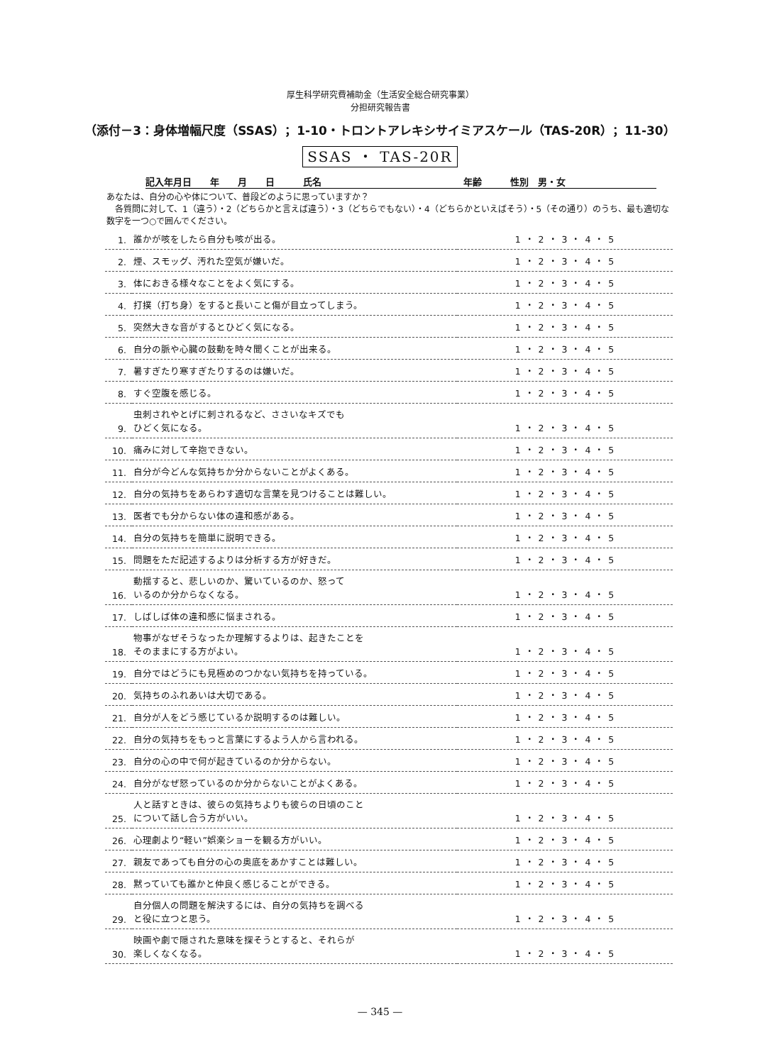厚生科学研究費補助金（生活安全総合研究事業）
分担研究報告書
（添付－3：身体増幅尺度（SSAS）；1-10・トロントアレキシサイミアスケール（TAS-20R）；11-30）
SSAS ・ TAS-20R
記入年月日　　年　　月　　日 氏名 年齢 性別　男・女
あなたは、自分の心や体について、普段どのように思っていますか？
　各質問に対して、1（違う）・2（どちらかと言えば違う）・3（どちらでもない）・4（どちらかといえばそう）・5（その通り）のうち、最も適切な数字を一つ○で囲んでください。
| 1. | 誰かが咳をしたら自分も咳が出る。 | 1 ・ 2 ・ 3 ・ 4 ・ 5 |
| 2. | 煙、スモッグ、汚れた空気が嫌いだ。 | 1 ・ 2 ・ 3 ・ 4 ・ 5 |
| 3. | 体におきる様々なことをよく気にする。 | 1 ・ 2 ・ 3 ・ 4 ・ 5 |
| 4. | 打撲（打ち身）をすると長いこと傷が目立ってしまう。 | 1 ・ 2 ・ 3 ・ 4 ・ 5 |
| 5. | 突然大きな音がするとひどく気になる。 | 1 ・ 2 ・ 3 ・ 4 ・ 5 |
| 6. | 自分の脈や心臓の鼓動を時々聞くことが出来る。 | 1 ・ 2 ・ 3 ・ 4 ・ 5 |
| 7. | 暑すぎたり寒すぎたりするのは嫌いだ。 | 1 ・ 2 ・ 3 ・ 4 ・ 5 |
| 8. | すぐ空腹を感じる。 | 1 ・ 2 ・ 3 ・ 4 ・ 5 |
| 9. | 虫刺されやとげに刺されるなど、ささいなキズでも ひどく気になる。 | 1 ・ 2 ・ 3 ・ 4 ・ 5 |
| 10. | 痛みに対して辛抱できない。 | 1 ・ 2 ・ 3 ・ 4 ・ 5 |
| 11. | 自分が今どんな気持ちか分からないことがよくある。 | 1 ・ 2 ・ 3 ・ 4 ・ 5 |
| 12. | 自分の気持ちをあらわす適切な言葉を見つけることは難しい。 | 1 ・ 2 ・ 3 ・ 4 ・ 5 |
| 13. | 医者でも分からない体の違和感がある。 | 1 ・ 2 ・ 3 ・ 4 ・ 5 |
| 14. | 自分の気持ちを簡単に説明できる。 | 1 ・ 2 ・ 3 ・ 4 ・ 5 |
| 15. | 問題をただ記述するよりは分析する方が好きだ。 | 1 ・ 2 ・ 3 ・ 4 ・ 5 |
| 16. | 動揺すると、悲しいのか、驚いているのか、怒って いるのか分からなくなる。 | 1 ・ 2 ・ 3 ・ 4 ・ 5 |
| 17. | しばしば体の違和感に悩まされる。 | 1 ・ 2 ・ 3 ・ 4 ・ 5 |
| 18. | 物事がなぜそうなったか理解するよりは、起きたことを そのままにする方がよい。 | 1 ・ 2 ・ 3 ・ 4 ・ 5 |
| 19. | 自分ではどうにも見極めのつかない気持ちを持っている。 | 1 ・ 2 ・ 3 ・ 4 ・ 5 |
| 20. | 気持ちのふれあいは大切である。 | 1 ・ 2 ・ 3 ・ 4 ・ 5 |
| 21. | 自分が人をどう感じているか説明するのは難しい。 | 1 ・ 2 ・ 3 ・ 4 ・ 5 |
| 22. | 自分の気持ちをもっと言葉にするよう人から言われる。 | 1 ・ 2 ・ 3 ・ 4 ・ 5 |
| 23. | 自分の心の中で何が起きているのか分からない。 | 1 ・ 2 ・ 3 ・ 4 ・ 5 |
| 24. | 自分がなぜ怒っているのか分からないことがよくある。 | 1 ・ 2 ・ 3 ・ 4 ・ 5 |
| 25. | 人と話すときは、彼らの気持ちよりも彼らの日頃のこと について話し合う方がいい。 | 1 ・ 2 ・ 3 ・ 4 ・ 5 |
| 26. | 心理劇より“軽い”娯楽ショーを観る方がいい。 | 1 ・ 2 ・ 3 ・ 4 ・ 5 |
| 27. | 親友であっても自分の心の奥底をあかすことは難しい。 | 1 ・ 2 ・ 3 ・ 4 ・ 5 |
| 28. | 黙っていても誰かと仲良く感じることができる。 | 1 ・ 2 ・ 3 ・ 4 ・ 5 |
| 29. | 自分個人の問題を解決するには、自分の気持ちを調べる と役に立つと思う。 | 1 ・ 2 ・ 3 ・ 4 ・ 5 |
| 30. | 映画や劇で隠された意味を探そうとすると、それらが 楽しくなくなる。 | 1 ・ 2 ・ 3 ・ 4 ・ 5 |
— 345 —